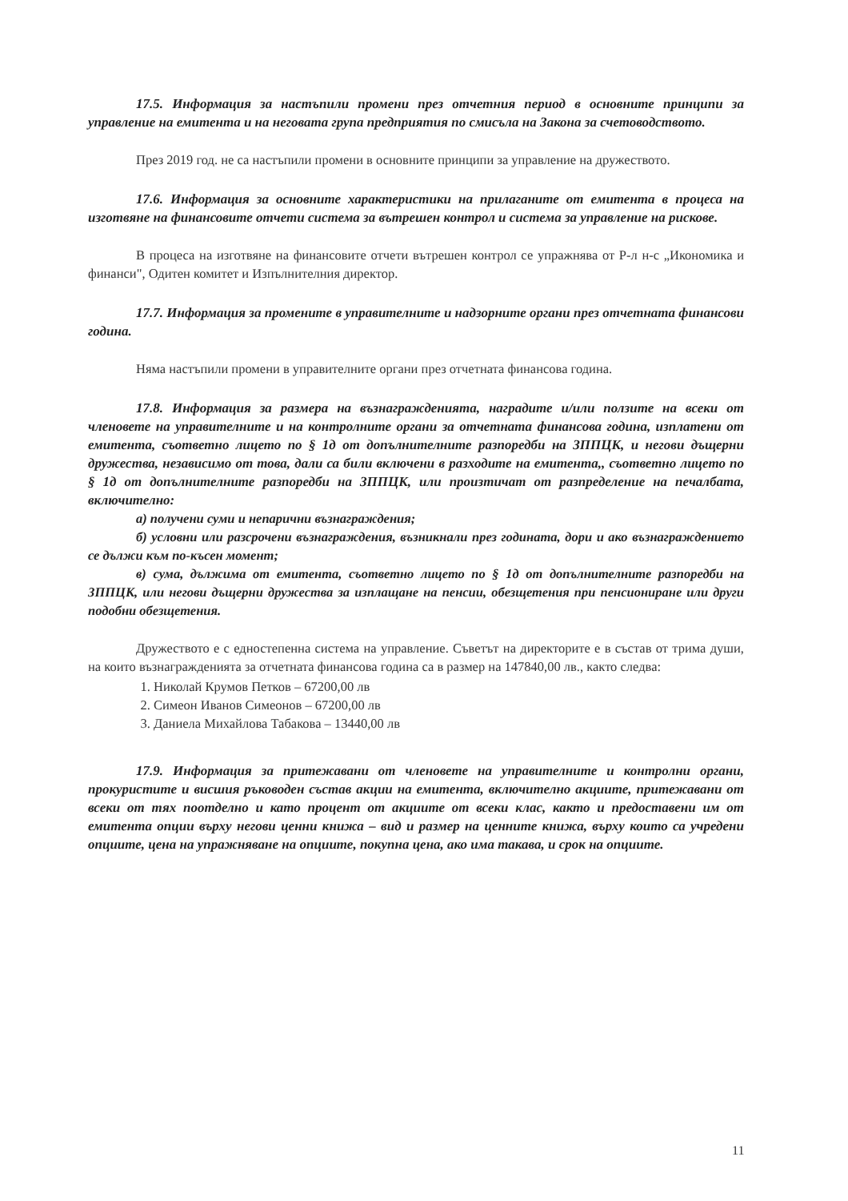17.5. Информация за настъпили промени през отчетния период в основните принципи за управление на емитента и на неговата група предприятия по смисъла на Закона за счетоводството.
През 2019 год. не са настъпили промени в основните принципи за управление на дружеството.
17.6. Информация за основните характеристики на прилаганите от емитента в процеса на изготвяне на финансовите отчети система за вътрешен контрол и система за управление на рискове.
В процеса на изготвяне на финансовите отчети вътрешен контрол се упражнява от Р-л н-с „Икономика и финанси", Одитен комитет и Изпълнителния директор.
17.7. Информация за промените в управителните и надзорните органи през отчетната финансови година.
Няма настъпили промени в управителните органи през отчетната финансова година.
17.8. Информация за размера на възнагражденията, наградите и/или ползите на всеки от членовете на управителните и на контролните органи за отчетната финансова година, изплатени от емитента, съответно лицето по § 1д от допълнителните разпоредби на ЗППЦК, и негови дъщерни дружества, независимо от това, дали са били включени в разходите на емитента,, съответно лицето по § 1д от допълнителните разпоредби на ЗППЦК, или произтичат от разпределение на печалбата, включително:
а) получени суми и непарични възнаграждения;
б) условни или разсрочени възнаграждения, възникнали през годината, дори и ако възнаграждението се дължи към по-късен момент;
в) сума, дължима от емитента, съответно лицето по § 1д от допълнителните разпоредби на ЗППЦК, или негови дъщерни дружества за изплащане на пенсии, обезщетения при пенсиониране или други подобни обезщетения.
Дружеството е с едностепенна система на управление. Съветът на директорите е в състав от трима души, на които възнагражденията за отчетната финансова година са в размер на 147840,00 лв., както следва:
1. Николай Крумов Петков – 67200,00 лв
2. Симеон Иванов Симеонов – 67200,00 лв
3. Даниела Михайлова Табакова – 13440,00 лв
17.9. Информация за притежавани от членовете на управителните и контролни органи, прокуристите и висшия ръководен състав акции на емитента, включително акциите, притежавани от всеки от тях поотделно и като процент от акциите от всеки клас, както и предоставени им от емитента опции върху негови ценни книжа – вид и размер на ценните книжа, върху които са учредени опциите, цена на упражняване на опциите, покупна цена, ако има такава, и срок на опциите.
11